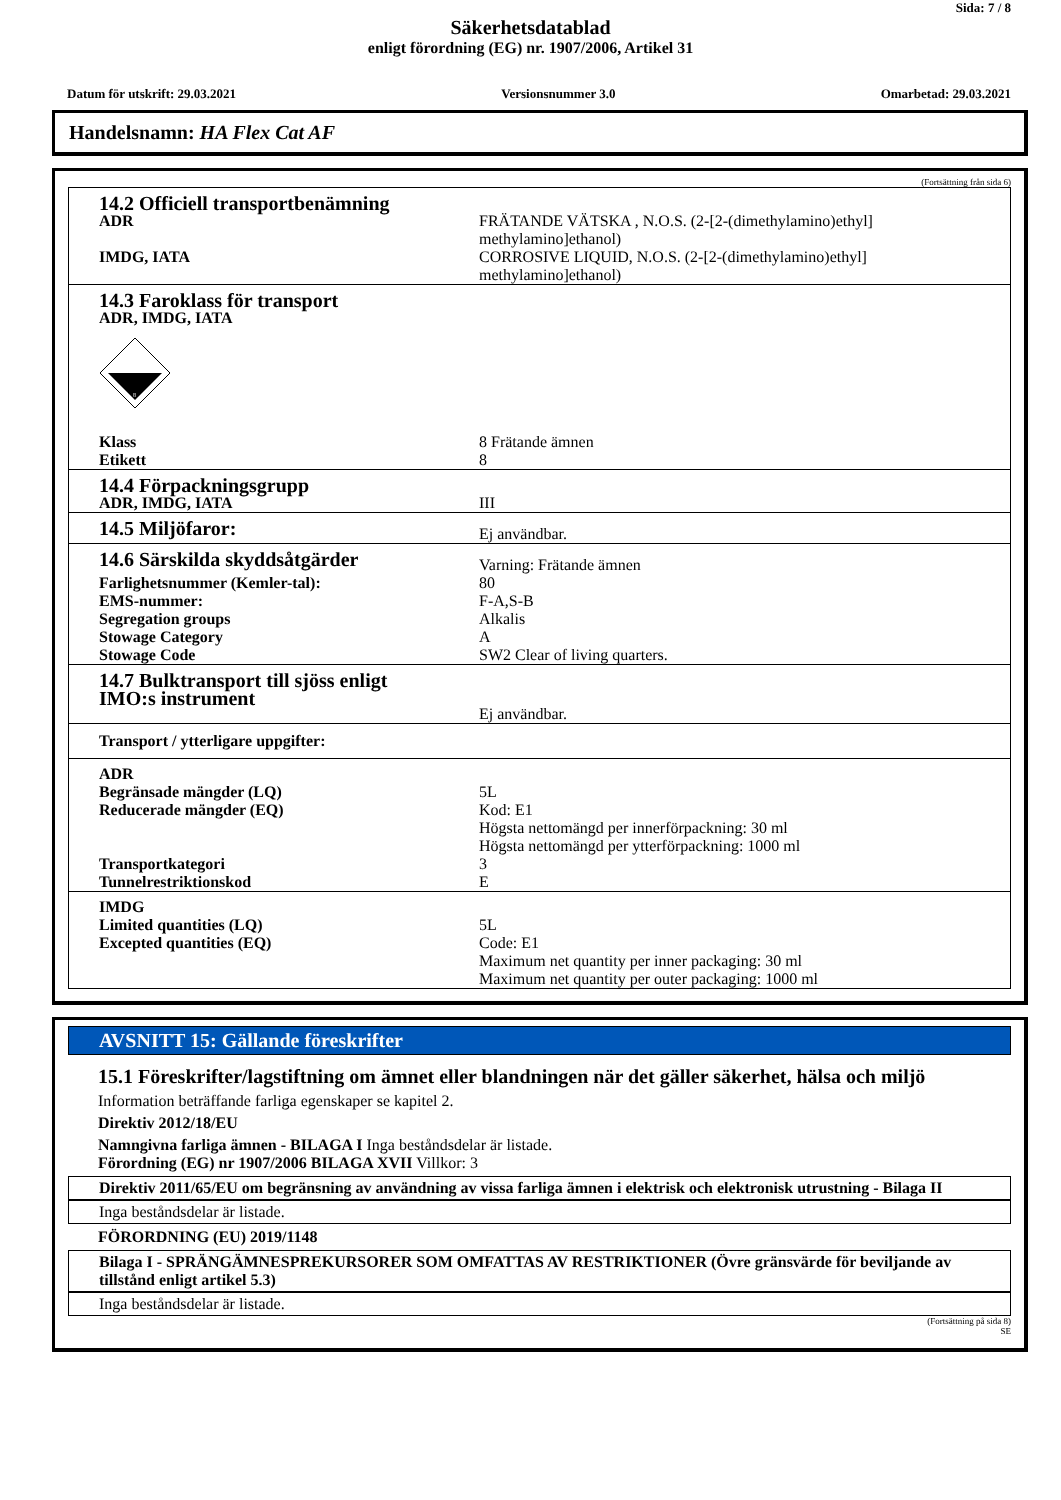Sida: 7 / 8
Säkerhetsdatablad
enligt förordning (EG) nr. 1907/2006, Artikel 31
Datum för utskrift: 29.03.2021 Versionsnummer 3.0 Omarbetad: 29.03.2021
Handelsnamn: HA Flex Cat AF
(Fortsättning från sida 6)
| 14.2 Officiell transportbenämning | |
| ADR | FRÄTANDE VÄTSKA , N.O.S. (2-[2-(dimethylamino)ethyl] methylamino]ethanol) |
| IMDG, IATA | CORROSIVE LIQUID, N.O.S. (2-[2-(dimethylamino)ethyl] methylamino]ethanol) |
| 14.3 Faroklass för transport ADR, IMDG, IATA 8 | |
| Klass | 8 Frätande ämnen |
| Etikett | 8 |
| 14.4 Förpackningsgrupp | |
| ADR, IMDG, IATA | III |
| 14.5 Miljöfaror: | Ej användbar. |
| 14.6 Särskilda skyddsåtgärder | Varning: Frätande ämnen |
| Farlighetsnummer (Kemler-tal): | 80 |
| EMS-nummer: | F-A,S-B |
| Segregation groups | Alkalis |
| Stowage Category | A |
| Stowage Code | SW2 Clear of living quarters. |
| 14.7 Bulktransport till sjöss enligt IMO:s instrument | Ej användbar. |
| Transport / ytterligare uppgifter: | |
| ADR | |
| Begränsade mängder (LQ) | 5L |
| Reducerade mängder (EQ) | Kod: E1 Högsta nettomängd per innerförpackning: 30 ml Högsta nettomängd per ytterförpackning: 1000 ml |
| Transportkategori | 3 |
| Tunnelrestriktionskod | E |
| IMDG | |
| Limited quantities (LQ) | 5L |
| Excepted quantities (EQ) | Code: E1 Maximum net quantity per inner packaging: 30 ml Maximum net quantity per outer packaging: 1000 ml |
AVSNITT 15: Gällande föreskrifter
15.1 Föreskrifter/lagstiftning om ämnet eller blandningen när det gäller säkerhet, hälsa och miljö
Information beträffande farliga egenskaper se kapitel 2.
Direktiv 2012/18/EU
Namngivna farliga ämnen - BILAGA I Inga beståndsdelar är listade.
Förordning (EG) nr 1907/2006 BILAGA XVII Villkor: 3
Direktiv 2011/65/EU om begränsning av användning av vissa farliga ämnen i elektrisk och elektronisk utrustning - Bilaga II
Inga beståndsdelar är listade.
FÖRORDNING (EU) 2019/1148
Bilaga I - SPRÄNGÄMNESPREKURSORER SOM OMFATTAS AV RESTRIKTIONER (Övre gränsvärde för beviljande av tillstånd enligt artikel 5.3)
Inga beståndsdelar är listade.
(Fortsättning på sida 8)
SE